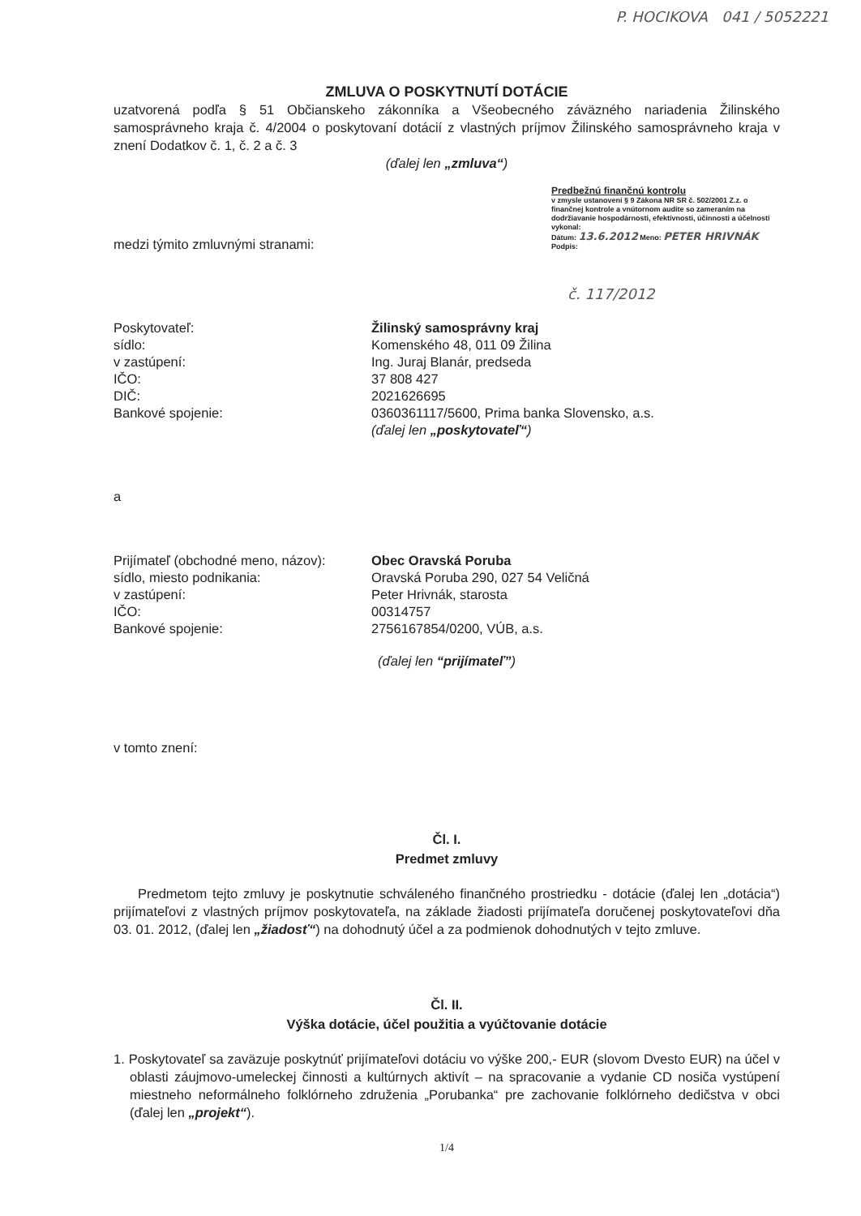P. HOCIKOVA 041 / 5052221
ZMLUVA O POSKYTNUTÍ DOTÁCIE
uzatvorená podľa § 51 Občianskeho zákonníka a Všeobecného záväzného nariadenia Žilinského samosprávneho kraja č. 4/2004 o poskytovaní dotácií z vlastných príjmov Žilinského samosprávneho kraja v znení Dodatkov č. 1, č. 2 a č. 3
(ďalej len „zmluva“)
Predbežnú finančnú kontrolu
v zmysle ustanovení § 9 Zákona NR SR č. 502/2001 Z.z. o finančnej kontrole a vnútornom audite so zameraním na dodržiavanie hospodárnosti, efektívnosti, účinnosti a účelnosti vykonal:
Dátum: 13.6.2012 Meno: PETER HRIVNÁK Podpis:
medzi týmito zmluvnými stranami:
č. 117/2012
| Poskytovateľ: | Žilinský samosprávny kraj |
| sídlo: | Komenského 48, 011 09 Žilina |
| v zastúpení: | Ing. Juraj Blanár, predseda |
| IČO: | 37 808 427 |
| DIČ: | 2021626695 |
| Bankové spojenie: | 0360361117/5600, Prima banka Slovensko, a.s. |
| | (ďalej len „poskytovateľ“ ) |
a
| Prijímateľ (obchodné meno, názov): | Obec Oravská Poruba |
| sídlo, miesto podnikania: | Oravská Poruba 290, 027 54 Veličná |
| v zastúpení: | Peter Hrivnák, starosta |
| IČO: | 00314757 |
| Bankové spojenie: | 2756167854/0200, VÚB, a.s. |
(ďalej len “prijímateľ”)
v tomto znení:
Čl. I.
Predmet zmluvy
Predmetom tejto zmluvy je poskytnutie schváleného finančného prostriedku - dotácie (ďalej len „dotácia“) prijímateľovi z vlastných príjmov poskytovateľa, na základe žiadosti prijímateľa doručenej poskytovateľovi dňa 03. 01. 2012, (ďalej len „žiadosť“) na dohodnutý účel a za podmienok dohodnutých v tejto zmluve.
Čl. II.
Výška dotácie, účel použitia a vyúčtovanie dotácie
1. Poskytovateľ sa zaväzuje poskytnúť prijímateľovi dotáciu vo výške 200,- EUR (slovom Dvesto EUR) na účel v oblasti záujmovo-umeleckej činnosti a kultúrnych aktivít – na spracovanie a vydanie CD nosiča vystúpení miestneho neformálneho folklórneho združenia „Porubanka“ pre zachovanie folklórneho dedičstva v obci (ďalej len „projekt“).
1/4